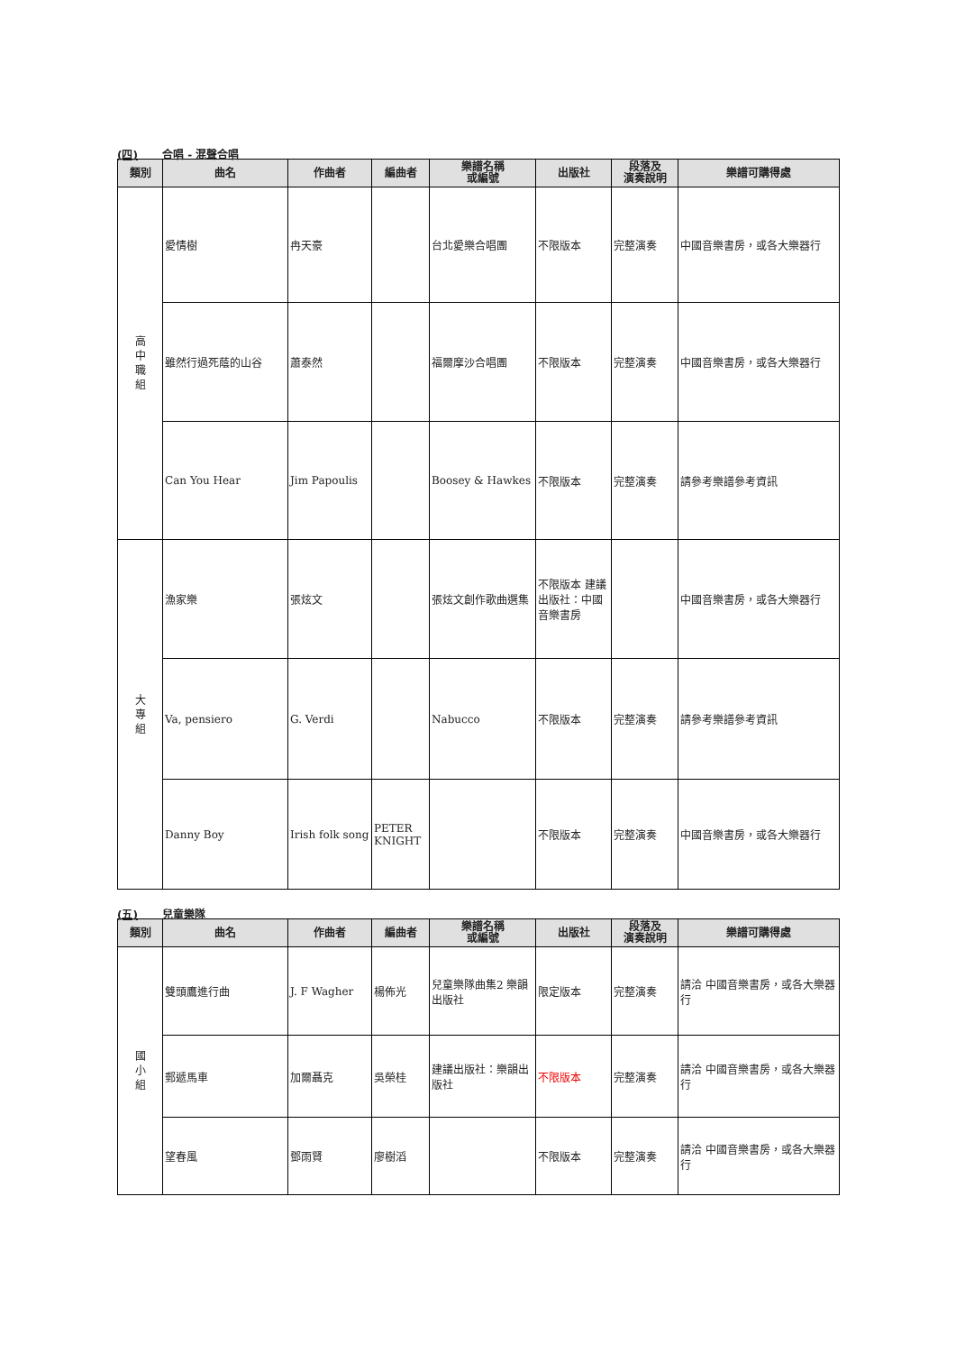(四) 合唱 - 混聲合唱
| 類別 | 曲名 | 作曲者 | 編曲者 | 樂譜名稱 或編號 | 出版社 | 段落及 演奏說明 | 樂譜可購得處 |
| --- | --- | --- | --- | --- | --- | --- | --- |
| 高 中 職 組 | 愛情樹 | 冉天豪 | | 台北愛樂合唱團 | 不限版本 | 完整演奏 | 中國音樂書房，或各大樂器行 |
| | 雖然行過死蔭的山谷 | 蕭泰然 | | 福爾摩沙合唱團 | 不限版本 | 完整演奏 | 中國音樂書房，或各大樂器行 |
| | Can You Hear | Jim Papoulis | | Boosey & Hawkes | 不限版本 | 完整演奏 | 請參考樂譜參考資訊 |
| 大 專 組 | 漁家樂 | 張炫文 | | 張炫文創作歌曲選集 | 不限版本 建議出版社：中國音樂書房 | | 中國音樂書房，或各大樂器行 |
| | Va, pensiero | G. Verdi | | Nabucco | 不限版本 | 完整演奏 | 請參考樂譜參考資訊 |
| | Danny Boy | Irish folk song | PETER KNIGHT | | 不限版本 | 完整演奏 | 中國音樂書房，或各大樂器行 |
(五) 兒童樂隊
| 類別 | 曲名 | 作曲者 | 編曲者 | 樂譜名稱 或編號 | 出版社 | 段落及 演奏說明 | 樂譜可購得處 |
| --- | --- | --- | --- | --- | --- | --- | --- |
| 國 小 組 | 雙頭鷹進行曲 | J. F Wagher | 楊佈光 | 兒童樂隊曲集2 樂韻出版社 | 限定版本 | 完整演奏 | 請洽 中國音樂書房，或各大樂器行 |
| | 郵遞馬車 | 加爾聶克 | 吳榮桂 | 建議出版社：樂韻出版社 | 不限版本 | 完整演奏 | 請洽 中國音樂書房，或各大樂器行 |
| | 望春風 | 鄧雨賢 | 廖樹滔 | | 不限版本 | 完整演奏 | 請洽 中國音樂書房，或各大樂器行 |